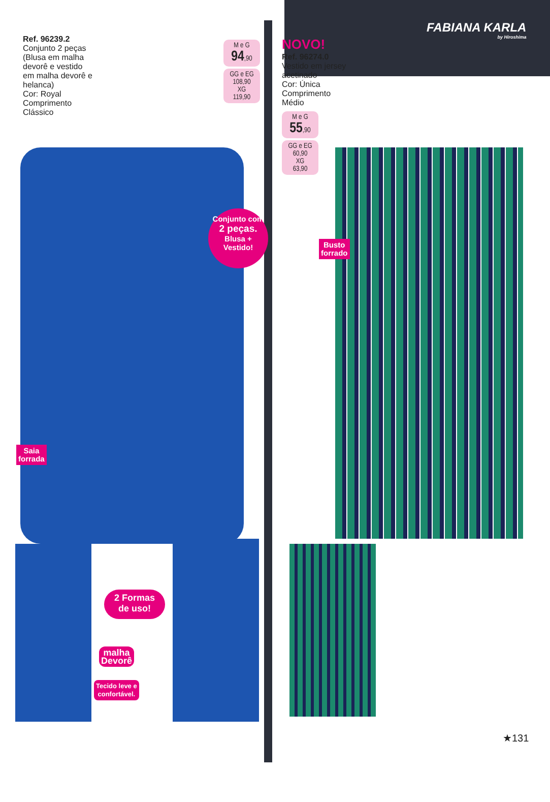Ref. 96239.2
Conjunto 2 peças (Blusa em malha devorê e vestido em malha devorê e helanca)
Cor: Royal
Comprimento Clássico
M e G
94,90
GG e EG
108,90
XG
119,90
NOVO!
Ref. 96274.0
Vestido em jersey acetinado
Cor: Única
Comprimento Médio
M e G
55,90
GG e EG
60,90
XG
63,90
FABIANA KARLA
by Hiroshima
Conjunto com
2 peças.
Blusa +
Vestido!
Busto
forrado
Saia
forrada
2 Formas
de uso!
malha
Devorê
Tecido leve e
confortável.
★131